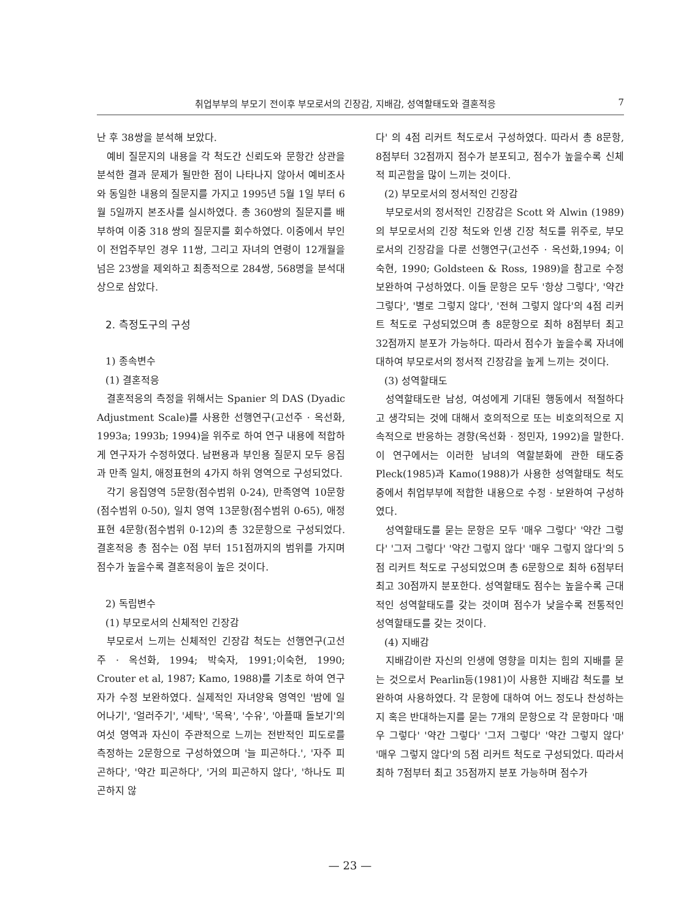취업부부의 부모기 전이후 부모로서의 긴장감, 지배감, 성역할태도와 결혼적응 7
난 후 38쌍을 분석해 보았다.
예비 질문지의 내용을 각 척도간 신뢰도와 문항간 상관을 분석한 결과 문제가 될만한 점이 나타나지 않아서 예비조사와 동일한 내용의 질문지를 가지고 1995년 5월 1일 부터 6월 5일까지 본조사를 실시하였다. 총 360쌍의 질문지를 배부하여 이중 318 쌍의 질문지를 회수하였다. 이중에서 부인이 전업주부인 경우 11쌍, 그리고 자녀의 연령이 12개월을 넘은 23쌍을 제외하고 최종적으로 284쌍, 568명을 분석대상으로 삼았다.
2. 측정도구의 구성
1) 종속변수
(1) 결혼적응
결혼적응의 측정을 위해서는 Spanier 의 DAS (Dyadic Adjustment Scale)를 사용한 선행연구(고선주 · 옥선화, 1993a; 1993b; 1994)을 위주로 하여 연구 내용에 적합하게 연구자가 수정하였다. 남편용과 부인용 질문지 모두 응집과 만족 일치, 애정표현의 4가지 하위 영역으로 구성되었다.
각기 응집영역 5문항(점수범위 0-24), 만족영역 10문항(점수범위 0-50), 일치 영역 13문항(점수범위 0-65), 애정표현 4문항(점수범위 0-12)의 총 32문항으로 구성되었다. 결혼적응 총 점수는 0점 부터 151점까지의 범위를 가지며 점수가 높을수록 결혼적응이 높은 것이다.
2) 독립변수
(1) 부모로서의 신체적인 긴장감
부모로서 느끼는 신체적인 긴장감 척도는 선행연구(고선주 · 옥선화, 1994; 박숙자, 1991;이숙현, 1990; Crouter et al, 1987; Kamo, 1988)를 기초로 하여 연구자가 수정 보완하였다. 실제적인 자녀양육 영역인 '밤에 일어나기', '얼러주기', '세탁', '목욕', '수유', '아플때 돌보기'의 여섯 영역과 자신이 주관적으로 느끼는 전반적인 피도로를 측정하는 2문항으로 구성하였으며 '늘 피곤하다.', '자주 피곤하다', '약간 피곤하다', '거의 피곤하지 않다', '하나도 피곤하지 않
다' 의 4점 리커트 척도로서 구성하였다. 따라서 총 8문항, 8점부터 32점까지 점수가 분포되고, 점수가 높을수록 신체적 피곤함을 많이 느끼는 것이다.
(2) 부모로서의 정서적인 긴장감
부모로서의 정서적인 긴장감은 Scott 와 Alwin (1989)의 부모로서의 긴장 척도와 인생 긴장 척도를 위주로, 부모로서의 긴장감을 다룬 선행연구(고선주 · 옥선화,1994; 이숙현, 1990; Goldsteen & Ross, 1989)을 참고로 수정 보완하여 구성하였다. 이들 문항은 모두 '항상 그렇다', '약간 그렇다', '별로 그렇지 않다', '전혀 그렇지 않다'의 4점 리커트 척도로 구성되었으며 총 8문항으로 최하 8점부터 최고 32점까지 분포가 가능하다. 따라서 점수가 높을수록 자녀에 대하여 부모로서의 정서적 긴장감을 높게 느끼는 것이다.
(3) 성역할태도
성역할태도란 남성, 여성에게 기대된 행동에서 적절하다고 생각되는 것에 대해서 호의적으로 또는 비호의적으로 지속적으로 반응하는 경향(옥선화 · 정민자, 1992)을 말한다. 이 연구에서는 이러한 남녀의 역할분화에 관한 태도중 Pleck(1985)과 Kamo(1988)가 사용한 성역할태도 척도 중에서 취업부부에 적합한 내용으로 수정 · 보완하여 구성하였다.
성역할태도를 묻는 문항은 모두 '매우 그렇다' '약간 그렇다' '그저 그렇다' '약간 그렇지 않다' '매우 그렇지 않다'의 5점 리커트 척도로 구성되었으며 총 6문항으로 최하 6점부터 최고 30점까지 분포한다. 성역할태도 점수는 높을수록 근대적인 성역할태도를 갖는 것이며 점수가 낮을수록 전통적인 성역할태도를 갖는 것이다.
(4) 지배감
지배감이란 자신의 인생에 영향을 미치는 힘의 지배를 묻는 것으로서 Pearlin등(1981)이 사용한 지배감 척도를 보완하여 사용하였다. 각 문항에 대하여 어느 정도나 찬성하는지 혹은 반대하는지를 묻는 7개의 문항으로 각 문항마다 '매우 그렇다' '약간 그렇다' '그저 그렇다' '약간 그렇지 않다' '매우 그렇지 않다'의 5점 리커트 척도로 구성되었다. 따라서 최하 7점부터 최고 35점까지 분포 가능하며 점수가
— 23 —